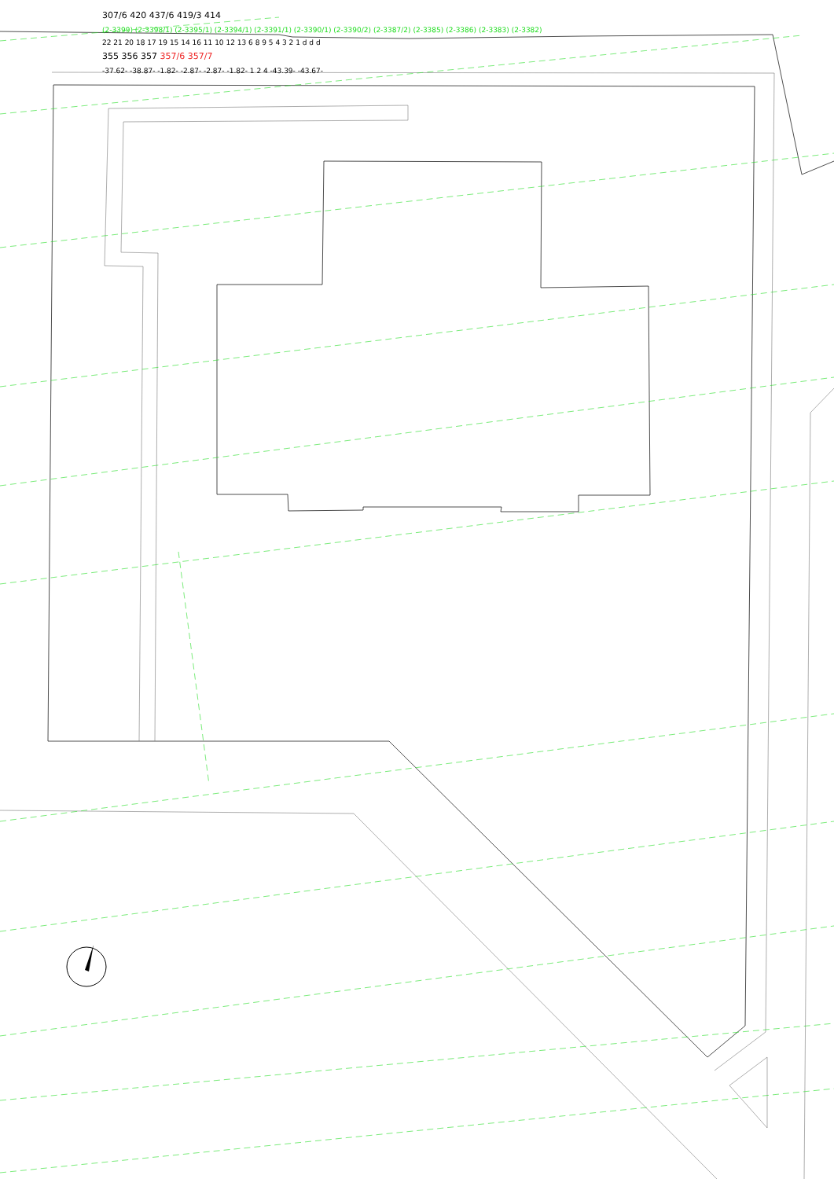307/6 420 437/6 419/3 414
(2-3399) (2-3398/1) (2-3395/1) (2-3394/1) (2-3391/1) (2-3390/1) (2-3390/2) (2-3387/2) (2-3385) (2-3386) (2-3383) (2-3382)
22 21 20 18 17 19 15 14 16 11 10 12 13 6 8 9 5 4 3 2 1 d d d
355 356 357 357/6 357/7
-37.62- -38.87- -1.82- -2.87- -2.87- -1.82- 1 2 4 -43.39- -43.67-